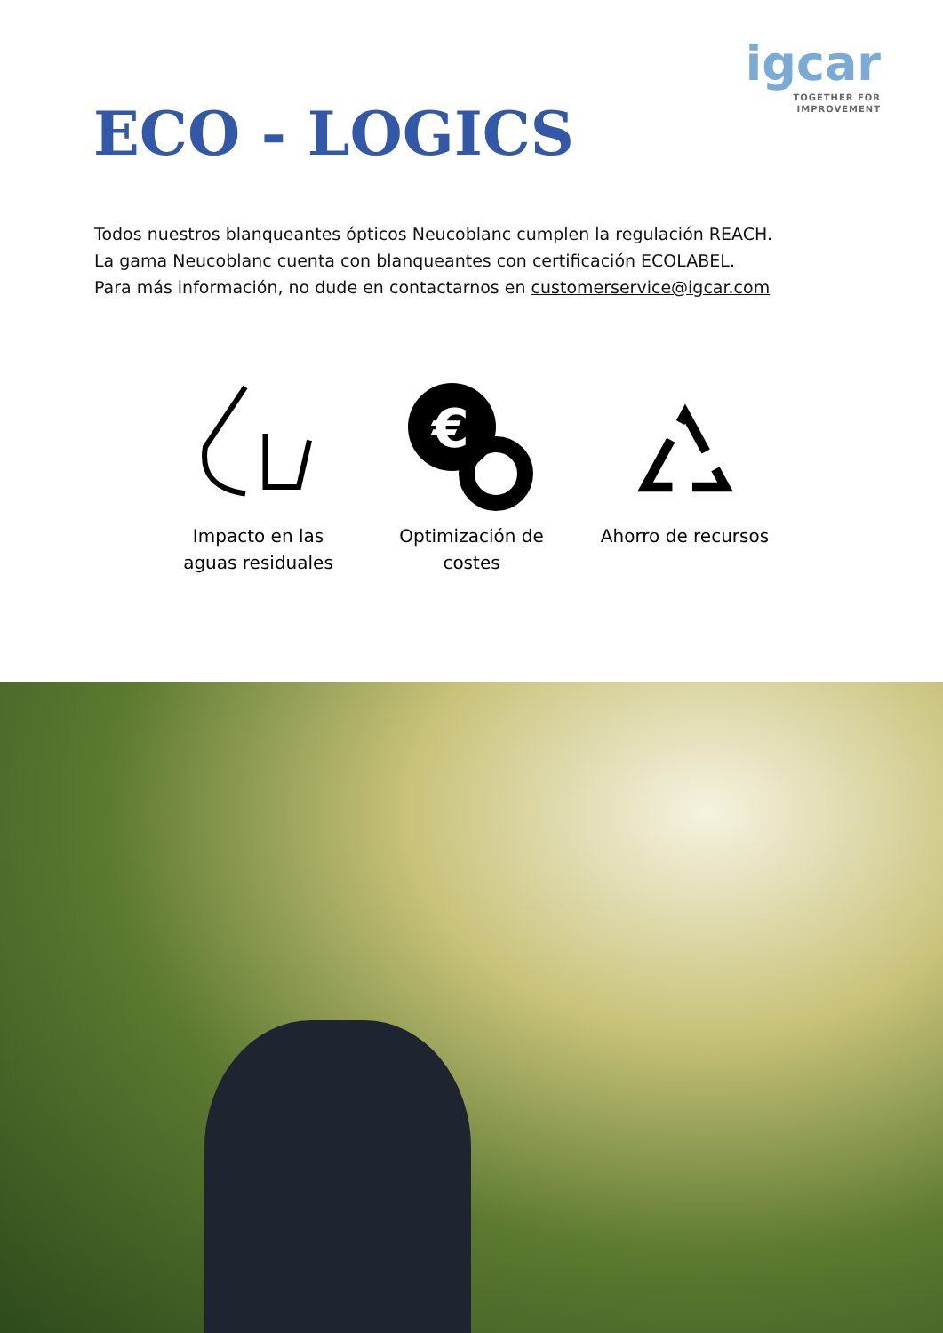ECO - LOGICS
igcar
TOGETHER FOR
IMPROVEMENT
Todos nuestros blanqueantes ópticos Neucoblanc cumplen la regulación REACH.
La gama Neucoblanc cuenta con blanqueantes con certificación ECOLABEL.
Para más información, no dude en contactarnos en customerservice@igcar.com
Impacto en las aguas residuales
€
Optimización de costes
Ahorro de recursos